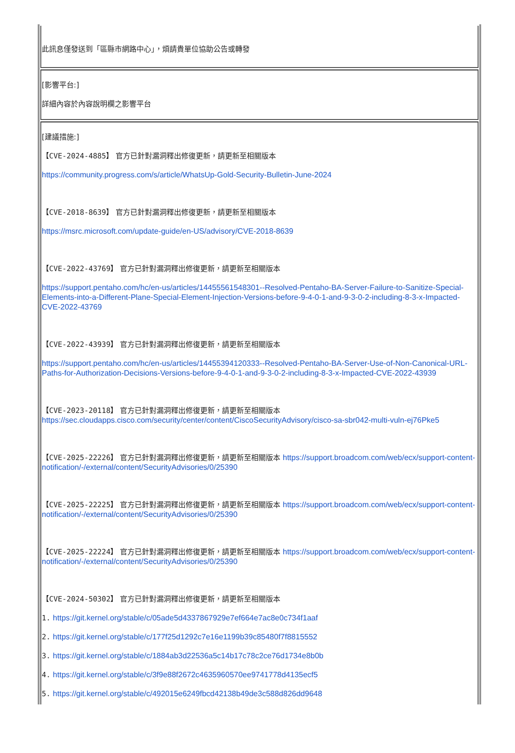此訊息僅發送到「區縣市網路中心」，煩請貴單位協助公告或轉發
[影響平台:]
詳細內容於內容說明欄之影響平台
[建議措施:]
【CVE-2024-4885】 官方已針對漏洞釋出修復更新，請更新至相關版本
https://community.progress.com/s/article/WhatsUp-Gold-Security-Bulletin-June-2024
【CVE-2018-8639】 官方已針對漏洞釋出修復更新，請更新至相關版本
https://msrc.microsoft.com/update-guide/en-US/advisory/CVE-2018-8639
【CVE-2022-43769】 官方已針對漏洞釋出修復更新，請更新至相關版本
https://support.pentaho.com/hc/en-us/articles/14455561548301--Resolved-Pentaho-BA-Server-Failure-to-Sanitize-Special-Elements-into-a-Different-Plane-Special-Element-Injection-Versions-before-9-4-0-1-and-9-3-0-2-including-8-3-x-Impacted-CVE-2022-43769
【CVE-2022-43939】 官方已針對漏洞釋出修復更新，請更新至相關版本
https://support.pentaho.com/hc/en-us/articles/14455394120333--Resolved-Pentaho-BA-Server-Use-of-Non-Canonical-URL-Paths-for-Authorization-Decisions-Versions-before-9-4-0-1-and-9-3-0-2-including-8-3-x-Impacted-CVE-2022-43939
【CVE-2023-20118】 官方已針對漏洞釋出修復更新，請更新至相關版本 https://sec.cloudapps.cisco.com/security/center/content/CiscoSecurityAdvisory/cisco-sa-sbr042-multi-vuln-ej76Pke5
【CVE-2025-22226】 官方已針對漏洞釋出修復更新，請更新至相關版本 https://support.broadcom.com/web/ecx/support-content-notification/-/external/content/SecurityAdvisories/0/25390
【CVE-2025-22225】 官方已針對漏洞釋出修復更新，請更新至相關版本 https://support.broadcom.com/web/ecx/support-content-notification/-/external/content/SecurityAdvisories/0/25390
【CVE-2025-22224】 官方已針對漏洞釋出修復更新，請更新至相關版本 https://support.broadcom.com/web/ecx/support-content-notification/-/external/content/SecurityAdvisories/0/25390
【CVE-2024-50302】 官方已針對漏洞釋出修復更新，請更新至相關版本
1. https://git.kernel.org/stable/c/05ade5d4337867929e7ef664e7ac8e0c734f1aaf
2. https://git.kernel.org/stable/c/177f25d1292c7e16e1199b39c85480f7f8815552
3. https://git.kernel.org/stable/c/1884ab3d22536a5c14b17c78c2ce76d1734e8b0b
4. https://git.kernel.org/stable/c/3f9e88f2672c4635960570ee9741778d4135ecf5
5. https://git.kernel.org/stable/c/492015e6249fbcd42138b49de3c588d826dd9648